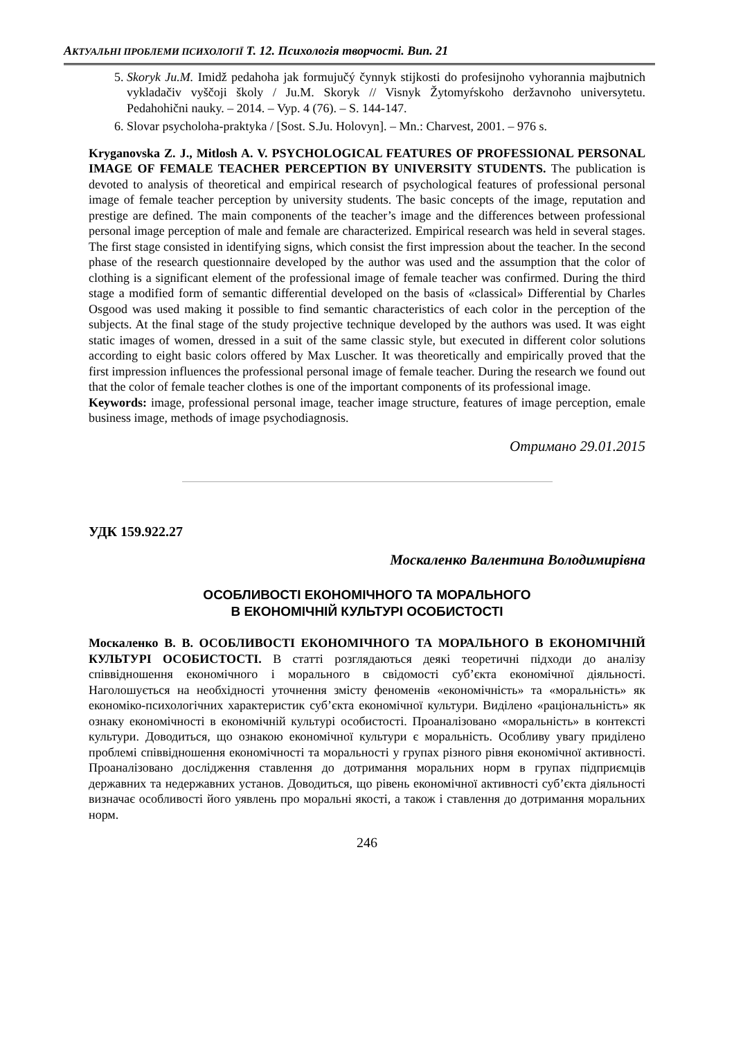АКТУАЛЬНІ ПРОБЛЕМИ ПСИХОЛОГІЇ Т. 12. Психологія творчості. Вип. 21
5. Skoryk Ju.M. Imidž pedahoha jak formujučý čynnyk stijkosti do profesijnoho vyhorannia majbutnich vykladačiv vyščoji školy / Ju.M. Skoryk // Visnyk Žytomyŕskoho deržavnoho universytetu. Pedahohični nauky. – 2014. – Vyp. 4 (76). – S. 144-147.
6. Slovar psycholoha-praktyka / [Sost. S.Ju. Holovyn]. – Mn.: Charvest, 2001. – 976 s.
Kryganovska Z. J., Mitlosh A. V. PSYCHOLOGICAL FEATURES OF PROFESSIONAL PERSONAL IMAGE OF FEMALE TEACHER PERCEPTION BY UNIVERSITY STUDENTS. The publication is devoted to analysis of theoretical and empirical research of psychological features of professional personal image of female teacher perception by university students. The basic concepts of the image, reputation and prestige are defined. The main components of the teacher’s image and the differences between professional personal image perception of male and female are characterized. Empirical research was held in several stages. The first stage consisted in identifying signs, which consist the first impression about the teacher. In the second phase of the research questionnaire developed by the author was used and the assumption that the color of clothing is a significant element of the professional image of female teacher was confirmed. During the third stage a modified form of semantic differential developed on the basis of «classical» Differential by Charles Osgood was used making it possible to find semantic characteristics of each color in the perception of the subjects. At the final stage of the study projective technique developed by the authors was used. It was eight static images of women, dressed in a suit of the same classic style, but executed in different color solutions according to eight basic colors offered by Max Luscher. It was theoretically and empirically proved that the first impression influences the professional personal image of female teacher. During the research we found out that the color of female teacher clothes is one of the important components of its professional image.
Keywords: image, professional personal image, teacher image structure, features of image perception, emale business image, methods of image psychodiagnosis.
Отримано 29.01.2015
УДК 159.922.27
Москаленко Валентина Володимирівна
ОСОБЛИВОСТІ ЕКОНОМІЧНОГО ТА МОРАЛЬНОГО
В ЕКОНОМІЧНІЙ КУЛЬТУРІ ОСОБИСТОСТІ
Москаленко В. В. ОСОБЛИВОСТІ ЕКОНОМІЧНОГО ТА МОРАЛЬНОГО В ЕКОНОМІЧНІЙ КУЛЬТУРІ ОСОБИСТОСТІ. В статті розглядаються деякі теоретичні підходи до аналізу співвідношення економічного і морального в свідомості суб’єкта економічної діяльності. Наголошується на необхідності уточнення змісту феноменів «економічність» та «моральність» як економіко-психологічних характеристик суб’єкта економічної культури. Виділено «раціональність» як ознаку економічності в економічній культурі особистості. Проаналізовано «моральність» в контексті культури. Доводиться, що ознакою економічної культури є моральність. Особливу увагу приділено проблемі співвідношення економічності та моральності у групах різного рівня економічної активності. Проаналізовано дослідження ставлення до дотримання моральних норм в групах підприємців державних та недержавних установ. Доводиться, що рівень економічної активності суб’єкта діяльності визначає особливості його уявлень про моральні якості, а також і ставлення до дотримання моральних норм.
246